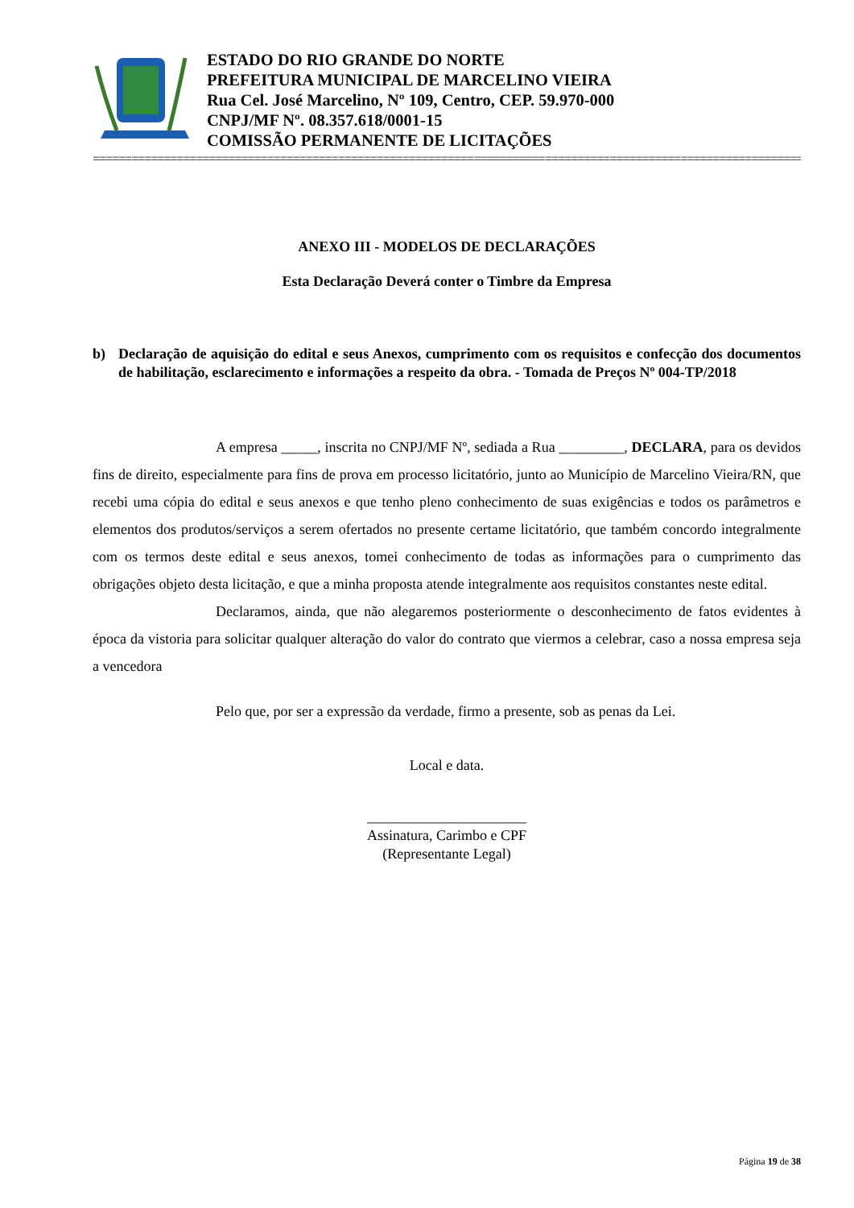ESTADO DO RIO GRANDE DO NORTE
PREFEITURA MUNICIPAL DE MARCELINO VIEIRA
Rua Cel. José Marcelino, Nº 109, Centro, CEP. 59.970-000
CNPJ/MF Nº. 08.357.618/0001-15
COMISSÃO PERMANENTE DE LICITAÇÕES
==============================================================================================================
ANEXO III - MODELOS DE DECLARAÇÕES
Esta Declaração Deverá conter o Timbre da Empresa
b) Declaração de aquisição do edital e seus Anexos, cumprimento com os requisitos e confecção dos documentos de habilitação, esclarecimento e informações a respeito da obra. - Tomada de Preços Nº 004-TP/2018
A empresa _____, inscrita no CNPJ/MF Nº, sediada a Rua _________, DECLARA, para os devidos fins de direito, especialmente para fins de prova em processo licitatório, junto ao Município de Marcelino Vieira/RN, que recebi uma cópia do edital e seus anexos e que tenho pleno conhecimento de suas exigências e todos os parâmetros e elementos dos produtos/serviços a serem ofertados no presente certame licitatório, que também concordo integralmente com os termos deste edital e seus anexos, tomei conhecimento de todas as informações para o cumprimento das obrigações objeto desta licitação, e que a minha proposta atende integralmente aos requisitos constantes neste edital.
Declaramos, ainda, que não alegaremos posteriormente o desconhecimento de fatos evidentes à época da vistoria para solicitar qualquer alteração do valor do contrato que viermos a celebrar, caso a nossa empresa seja a vencedora
Pelo que, por ser a expressão da verdade, firmo a presente, sob as penas da Lei.
Local e data.
______________________
Assinatura, Carimbo e CPF
(Representante Legal)
Página 19 de 38